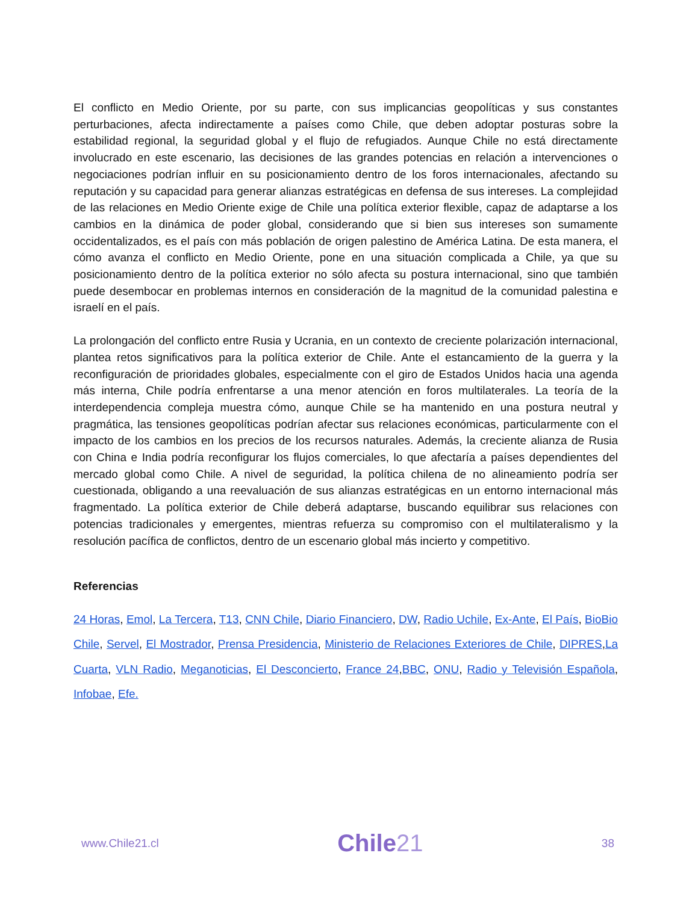El conflicto en Medio Oriente, por su parte, con sus implicancias geopolíticas y sus constantes perturbaciones, afecta indirectamente a países como Chile, que deben adoptar posturas sobre la estabilidad regional, la seguridad global y el flujo de refugiados. Aunque Chile no está directamente involucrado en este escenario, las decisiones de las grandes potencias en relación a intervenciones o negociaciones podrían influir en su posicionamiento dentro de los foros internacionales, afectando su reputación y su capacidad para generar alianzas estratégicas en defensa de sus intereses. La complejidad de las relaciones en Medio Oriente exige de Chile una política exterior flexible, capaz de adaptarse a los cambios en la dinámica de poder global, considerando que si bien sus intereses son sumamente occidentalizados, es el país con más población de origen palestino de América Latina. De esta manera, el cómo avanza el conflicto en Medio Oriente, pone en una situación complicada a Chile, ya que su posicionamiento dentro de la política exterior no sólo afecta su postura internacional, sino que también puede desembocar en problemas internos en consideración de la magnitud de la comunidad palestina e israelí en el país.
La prolongación del conflicto entre Rusia y Ucrania, en un contexto de creciente polarización internacional, plantea retos significativos para la política exterior de Chile. Ante el estancamiento de la guerra y la reconfiguración de prioridades globales, especialmente con el giro de Estados Unidos hacia una agenda más interna, Chile podría enfrentarse a una menor atención en foros multilaterales. La teoría de la interdependencia compleja muestra cómo, aunque Chile se ha mantenido en una postura neutral y pragmática, las tensiones geopolíticas podrían afectar sus relaciones económicas, particularmente con el impacto de los cambios en los precios de los recursos naturales. Además, la creciente alianza de Rusia con China e India podría reconfigurar los flujos comerciales, lo que afectaría a países dependientes del mercado global como Chile. A nivel de seguridad, la política chilena de no alineamiento podría ser cuestionada, obligando a una reevaluación de sus alianzas estratégicas en un entorno internacional más fragmentado. La política exterior de Chile deberá adaptarse, buscando equilibrar sus relaciones con potencias tradicionales y emergentes, mientras refuerza su compromiso con el multilateralismo y la resolución pacífica de conflictos, dentro de un escenario global más incierto y competitivo.
Referencias
24 Horas, Emol, La Tercera, T13, CNN Chile, Diario Financiero, DW, Radio Uchile, Ex-Ante, El País, BioBio Chile, Servel, El Mostrador, Prensa Presidencia, Ministerio de Relaciones Exteriores de Chile, DIPRES,La Cuarta, VLN Radio, Meganoticias, El Desconcierto, France 24,BBC, ONU, Radio y Televisión Española, Infobae, Efe.
www.Chile21.cl
Chile21
38